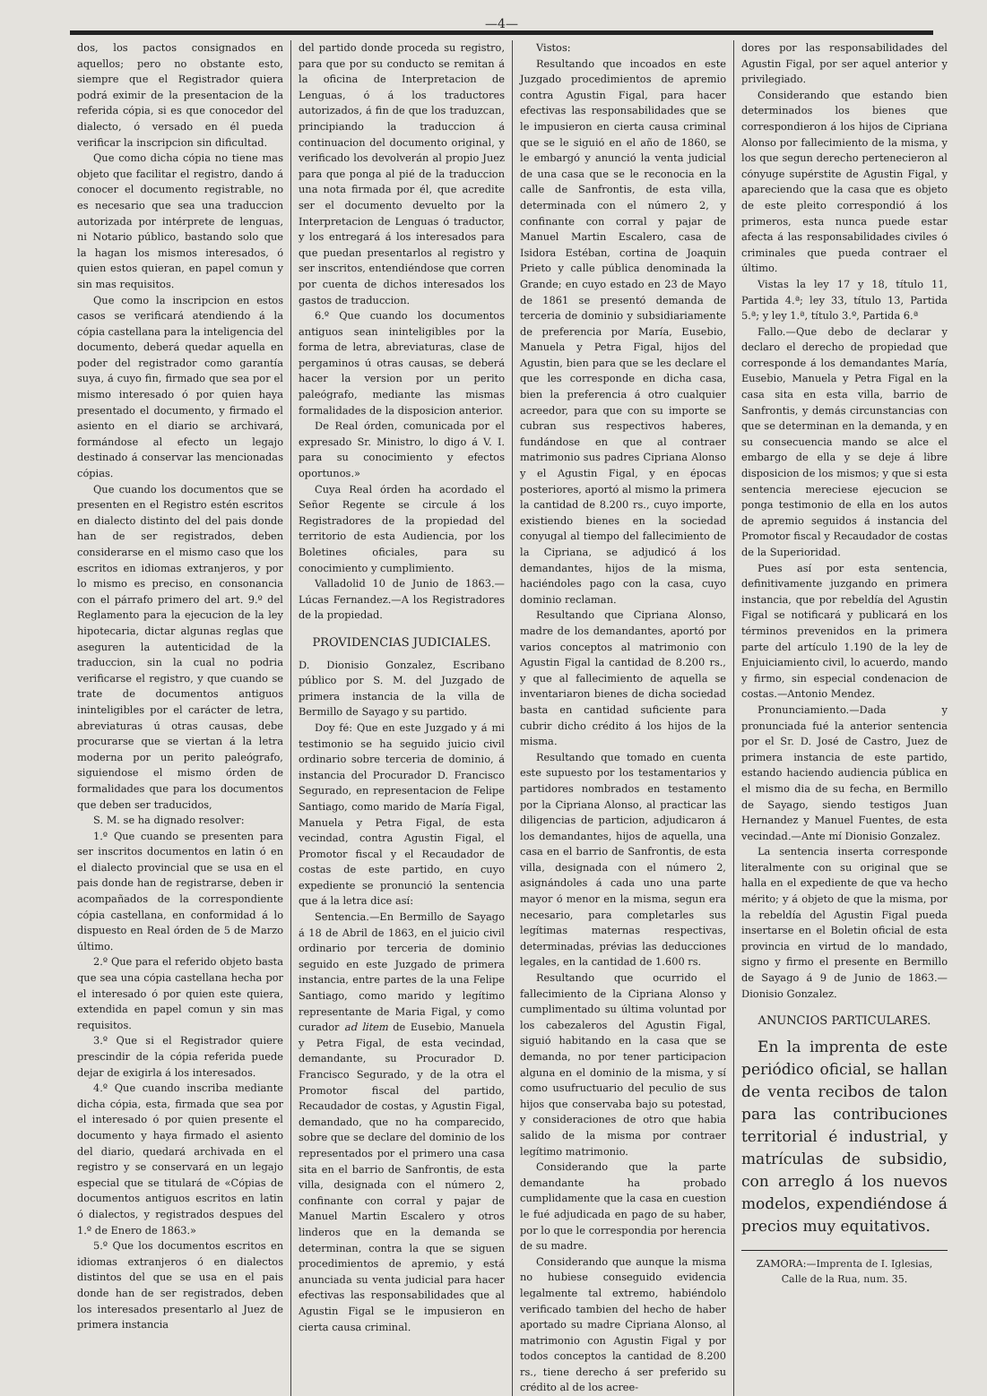—4—
dos, los pactos consignados en aquellos; pero no obstante esto, siempre que el Registrador quiera podrá eximir de la presentacion de la referida cópia, si es que conocedor del dialecto, ó versado en él pueda verificar la inscripcion sin dificultad.
Que como dicha cópia no tiene mas objeto que facilitar el registro, dando á conocer el documento registrable, no es necesario que sea una traduccion autorizada por intérprete de lenguas, ni Notario público, bastando solo que la hagan los mismos interesados, ó quien estos quieran, en papel comun y sin mas requisitos.
Que como la inscripcion en estos casos se verificará atendiendo á la cópia castellana para la inteligencia del documento, deberá quedar aquella en poder del registrador como garantía suya, á cuyo fin, firmado que sea por el mismo interesado ó por quien haya presentado el documento, y firmado el asiento en el diario se archivará, formándose al efecto un legajo destinado á conservar las mencionadas cópias.
Que cuando los documentos que se presenten en el Registro estén escritos en dialecto distinto del del pais donde han de ser registrados, deben considerarse en el mismo caso que los escritos en idiomas extranjeros, y por lo mismo es preciso, en consonancia con el párrafo primero del art. 9.º del Reglamento para la ejecucion de la ley hipotecaria, dictar algunas reglas que aseguren la autenticidad de la traduccion, sin la cual no podria verificarse el registro, y que cuando se trate de documentos antiguos ininteligibles por el carácter de letra, abreviaturas ú otras causas, debe procurarse que se viertan á la letra moderna por un perito paleógrafo, siguiendose el mismo órden de formalidades que para los documentos que deben ser traducidos,
S. M. se ha dignado resolver:
1.º Que cuando se presenten para ser inscritos documentos en latin ó en el dialecto provincial que se usa en el pais donde han de registrarse, deben ir acompañados de la correspondiente cópia castellana, en conformidad á lo dispuesto en Real órden de 5 de Marzo último.
2.º Que para el referido objeto basta que sea una cópia castellana hecha por el interesado ó por quien este quiera, extendida en papel comun y sin mas requisitos.
3.º Que si el Registrador quiere prescindir de la cópia referida puede dejar de exigirla á los interesados.
4.º Que cuando inscriba mediante dicha cópia, esta, firmada que sea por el interesado ó por quien presente el documento y haya firmado el asiento del diario, quedará archivada en el registro y se conservará en un legajo especial que se titulará de «Cópias de documentos antiguos escritos en latin ó dialectos, y registrados despues del 1.º de Enero de 1863.»
5.º Que los documentos escritos en idiomas extranjeros ó en dialectos distintos del que se usa en el pais donde han de ser registrados, deben los interesados presentarlo al Juez de primera instancia
del partido donde proceda su registro, para que por su conducto se remitan á la oficina de Interpretacion de Lenguas, ó á los traductores autorizados, á fin de que los traduzcan, principiando la traduccion á continuacion del documento original, y verificado los devolverán al propio Juez para que ponga al pié de la traduccion una nota firmada por él, que acredite ser el documento devuelto por la Interpretacion de Lenguas ó traductor, y los entregará á los interesados para que puedan presentarlos al registro y ser inscritos, entendiéndose que corren por cuenta de dichos interesados los gastos de traduccion.
6.º Que cuando los documentos antiguos sean ininteligibles por la forma de letra, abreviaturas, clase de pergaminos ú otras causas, se deberá hacer la version por un perito paleógrafo, mediante las mismas formalidades de la disposicion anterior.
De Real órden, comunicada por el expresado Sr. Ministro, lo digo á V. I. para su conocimiento y efectos oportunos.»
Cuya Real órden ha acordado el Señor Regente se circule á los Registradores de la propiedad del territorio de esta Audiencia, por los Boletines oficiales, para su conocimiento y cumplimiento.
Valladolid 10 de Junio de 1863.—Lúcas Fernandez.—A los Registradores de la propiedad.
PROVIDENCIAS JUDICIALES.
D. Dionisio Gonzalez, Escribano público por S. M. del Juzgado de primera instancia de la villa de Bermillo de Sayago y su partido.
Doy fé: Que en este Juzgado y á mi testimonio se ha seguido juicio civil ordinario sobre terceria de dominio, á instancia del Procurador D. Francisco Segurado, en representacion de Felipe Santiago, como marido de María Figal, Manuela y Petra Figal, de esta vecindad, contra Agustin Figal, el Promotor fiscal y el Recaudador de costas de este partido, en cuyo expediente se pronunció la sentencia que á la letra dice así:
Sentencia.—En Bermillo de Sayago á 18 de Abril de 1863, en el juicio civil ordinario por terceria de dominio seguido en este Juzgado de primera instancia, entre partes de la una Felipe Santiago, como marido y legítimo representante de Maria Figal, y como curador ad litem de Eusebio, Manuela y Petra Figal, de esta vecindad, demandante, su Procurador D. Francisco Segurado, y de la otra el Promotor fiscal del partido, Recaudador de costas, y Agustin Figal, demandado, que no ha comparecido, sobre que se declare del dominio de los representados por el primero una casa sita en el barrio de Sanfrontis, de esta villa, designada con el número 2, confinante con corral y pajar de Manuel Martin Escalero y otros linderos que en la demanda se determinan, contra la que se siguen procedimientos de apremio, y está anunciada su venta judicial para hacer efectivas las responsabilidades que al Agustin Figal se le impusieron en cierta causa criminal.
Vistos:
Resultando que incoados en este Juzgado procedimientos de apremio contra Agustin Figal, para hacer efectivas las responsabilidades que se le impusieron en cierta causa criminal que se le siguió en el año de 1860, se le embargó y anunció la venta judicial de una casa que se le reconocia en la calle de Sanfrontis, de esta villa, determinada con el número 2, y confinante con corral y pajar de Manuel Martin Escalero, casa de Isidora Estéban, cortina de Joaquin Prieto y calle pública denominada la Grande; en cuyo estado en 23 de Mayo de 1861 se presentó demanda de terceria de dominio y subsidiariamente de preferencia por María, Eusebio, Manuela y Petra Figal, hijos del Agustin, bien para que se les declare el que les corresponde en dicha casa, bien la preferencia á otro cualquier acreedor, para que con su importe se cubran sus respectivos haberes, fundándose en que al contraer matrimonio sus padres Cipriana Alonso y el Agustin Figal, y en épocas posteriores, aportó al mismo la primera la cantidad de 8.200 rs., cuyo importe, existiendo bienes en la sociedad conyugal al tiempo del fallecimiento de la Cipriana, se adjudicó á los demandantes, hijos de la misma, haciéndoles pago con la casa, cuyo dominio reclaman.
Resultando que Cipriana Alonso, madre de los demandantes, aportó por varios conceptos al matrimonio con Agustin Figal la cantidad de 8.200 rs., y que al fallecimiento de aquella se inventariaron bienes de dicha sociedad basta en cantidad suficiente para cubrir dicho crédito á los hijos de la misma.
Resultando que tomado en cuenta este supuesto por los testamentarios y partidores nombrados en testamento por la Cipriana Alonso, al practicar las diligencias de particion, adjudicaron á los demandantes, hijos de aquella, una casa en el barrio de Sanfrontis, de esta villa, designada con el número 2, asignándoles á cada uno una parte mayor ó menor en la misma, segun era necesario, para completarles sus legítimas maternas respectivas, determinadas, prévias las deducciones legales, en la cantidad de 1.600 rs.
Resultando que ocurrido el fallecimiento de la Cipriana Alonso y cumplimentado su última voluntad por los cabezaleros del Agustin Figal, siguió habitando en la casa que se demanda, no por tener participacion alguna en el dominio de la misma, y sí como usufructuario del peculio de sus hijos que conservaba bajo su potestad, y consideraciones de otro que habia salido de la misma por contraer legítimo matrimonio.
Considerando que la parte demandante ha probado cumplidamente que la casa en cuestion le fué adjudicada en pago de su haber, por lo que le correspondia por herencia de su madre.
Considerando que aunque la misma no hubiese conseguido evidencia legalmente tal extremo, habiéndolo verificado tambien del hecho de haber aportado su madre Cipriana Alonso, al matrimonio con Agustin Figal y por todos conceptos la cantidad de 8.200 rs., tiene derecho á ser preferido su crédito al de los acree-
dores por las responsabilidades del Agustin Figal, por ser aquel anterior y privilegiado.
Considerando que estando bien determinados los bienes que correspondieron á los hijos de Cipriana Alonso por fallecimiento de la misma, y los que segun derecho pertenecieron al cónyuge supérstite de Agustin Figal, y apareciendo que la casa que es objeto de este pleito correspondió á los primeros, esta nunca puede estar afecta á las responsabilidades civiles ó criminales que pueda contraer el último.
Vistas la ley 17 y 18, título 11, Partida 4.ª; ley 33, título 13, Partida 5.ª; y ley 1.ª, título 3.º, Partida 6.ª
Fallo.—Que debo de declarar y declaro el derecho de propiedad que corresponde á los demandantes María, Eusebio, Manuela y Petra Figal en la casa sita en esta villa, barrio de Sanfrontis, y demás circunstancias con que se determinan en la demanda, y en su consecuencia mando se alce el embargo de ella y se deje á libre disposicion de los mismos; y que si esta sentencia mereciese ejecucion se ponga testimonio de ella en los autos de apremio seguidos á instancia del Promotor fiscal y Recaudador de costas de la Superioridad.
Pues así por esta sentencia, definitivamente juzgando en primera instancia, que por rebeldía del Agustin Figal se notificará y publicará en los términos prevenidos en la primera parte del artículo 1.190 de la ley de Enjuiciamiento civil, lo acuerdo, mando y firmo, sin especial condenacion de costas.—Antonio Mendez.
Pronunciamiento.—Dada y pronunciada fué la anterior sentencia por el Sr. D. José de Castro, Juez de primera instancia de este partido, estando haciendo audiencia pública en el mismo dia de su fecha, en Bermillo de Sayago, siendo testigos Juan Hernandez y Manuel Fuentes, de esta vecindad.—Ante mí Dionisio Gonzalez.
La sentencia inserta corresponde literalmente con su original que se halla en el expediente de que va hecho mérito; y á objeto de que la misma, por la rebeldía del Agustin Figal pueda insertarse en el Boletin oficial de esta provincia en virtud de lo mandado, signo y firmo el presente en Bermillo de Sayago á 9 de Junio de 1863.—Dionisio Gonzalez.
ANUNCIOS PARTICULARES.
En la imprenta de este periódico oficial, se hallan de venta recibos de talon para las contribuciones territorial é industrial, y matrículas de subsidio, con arreglo á los nuevos modelos, expendiéndose á precios muy equitativos.
ZAMORA:—Imprenta de I. Iglesias,
Calle de la Rua, num. 35.